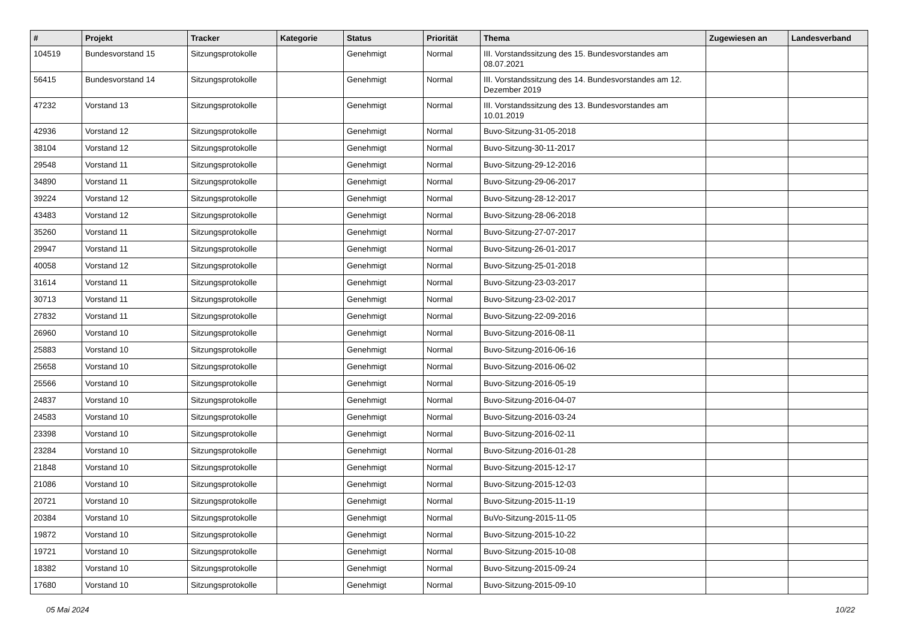| # | Projekt | Tracker | Kategorie | Status | Priorität | Thema | Zugewiesen an | Landesverband |
| --- | --- | --- | --- | --- | --- | --- | --- | --- |
| 104519 | Bundesvorstand 15 | Sitzungsprotokolle | | Genehmigt | Normal | III. Vorstandssitzung des 15. Bundesvorstandes am 08.07.2021 | | |
| 56415 | Bundesvorstand 14 | Sitzungsprotokolle | | Genehmigt | Normal | III. Vorstandssitzung des 14. Bundesvorstandes am 12. Dezember 2019 | | |
| 47232 | Vorstand 13 | Sitzungsprotokolle | | Genehmigt | Normal | III. Vorstandssitzung des 13. Bundesvorstandes am 10.01.2019 | | |
| 42936 | Vorstand 12 | Sitzungsprotokolle | | Genehmigt | Normal | Buvo-Sitzung-31-05-2018 | | |
| 38104 | Vorstand 12 | Sitzungsprotokolle | | Genehmigt | Normal | Buvo-Sitzung-30-11-2017 | | |
| 29548 | Vorstand 11 | Sitzungsprotokolle | | Genehmigt | Normal | Buvo-Sitzung-29-12-2016 | | |
| 34890 | Vorstand 11 | Sitzungsprotokolle | | Genehmigt | Normal | Buvo-Sitzung-29-06-2017 | | |
| 39224 | Vorstand 12 | Sitzungsprotokolle | | Genehmigt | Normal | Buvo-Sitzung-28-12-2017 | | |
| 43483 | Vorstand 12 | Sitzungsprotokolle | | Genehmigt | Normal | Buvo-Sitzung-28-06-2018 | | |
| 35260 | Vorstand 11 | Sitzungsprotokolle | | Genehmigt | Normal | Buvo-Sitzung-27-07-2017 | | |
| 29947 | Vorstand 11 | Sitzungsprotokolle | | Genehmigt | Normal | Buvo-Sitzung-26-01-2017 | | |
| 40058 | Vorstand 12 | Sitzungsprotokolle | | Genehmigt | Normal | Buvo-Sitzung-25-01-2018 | | |
| 31614 | Vorstand 11 | Sitzungsprotokolle | | Genehmigt | Normal | Buvo-Sitzung-23-03-2017 | | |
| 30713 | Vorstand 11 | Sitzungsprotokolle | | Genehmigt | Normal | Buvo-Sitzung-23-02-2017 | | |
| 27832 | Vorstand 11 | Sitzungsprotokolle | | Genehmigt | Normal | Buvo-Sitzung-22-09-2016 | | |
| 26960 | Vorstand 10 | Sitzungsprotokolle | | Genehmigt | Normal | Buvo-Sitzung-2016-08-11 | | |
| 25883 | Vorstand 10 | Sitzungsprotokolle | | Genehmigt | Normal | Buvo-Sitzung-2016-06-16 | | |
| 25658 | Vorstand 10 | Sitzungsprotokolle | | Genehmigt | Normal | Buvo-Sitzung-2016-06-02 | | |
| 25566 | Vorstand 10 | Sitzungsprotokolle | | Genehmigt | Normal | Buvo-Sitzung-2016-05-19 | | |
| 24837 | Vorstand 10 | Sitzungsprotokolle | | Genehmigt | Normal | Buvo-Sitzung-2016-04-07 | | |
| 24583 | Vorstand 10 | Sitzungsprotokolle | | Genehmigt | Normal | Buvo-Sitzung-2016-03-24 | | |
| 23398 | Vorstand 10 | Sitzungsprotokolle | | Genehmigt | Normal | Buvo-Sitzung-2016-02-11 | | |
| 23284 | Vorstand 10 | Sitzungsprotokolle | | Genehmigt | Normal | Buvo-Sitzung-2016-01-28 | | |
| 21848 | Vorstand 10 | Sitzungsprotokolle | | Genehmigt | Normal | Buvo-Sitzung-2015-12-17 | | |
| 21086 | Vorstand 10 | Sitzungsprotokolle | | Genehmigt | Normal | Buvo-Sitzung-2015-12-03 | | |
| 20721 | Vorstand 10 | Sitzungsprotokolle | | Genehmigt | Normal | Buvo-Sitzung-2015-11-19 | | |
| 20384 | Vorstand 10 | Sitzungsprotokolle | | Genehmigt | Normal | BuVo-Sitzung-2015-11-05 | | |
| 19872 | Vorstand 10 | Sitzungsprotokolle | | Genehmigt | Normal | Buvo-Sitzung-2015-10-22 | | |
| 19721 | Vorstand 10 | Sitzungsprotokolle | | Genehmigt | Normal | Buvo-Sitzung-2015-10-08 | | |
| 18382 | Vorstand 10 | Sitzungsprotokolle | | Genehmigt | Normal | Buvo-Sitzung-2015-09-24 | | |
| 17680 | Vorstand 10 | Sitzungsprotokolle | | Genehmigt | Normal | Buvo-Sitzung-2015-09-10 | | |
05 Mai 2024 10/22